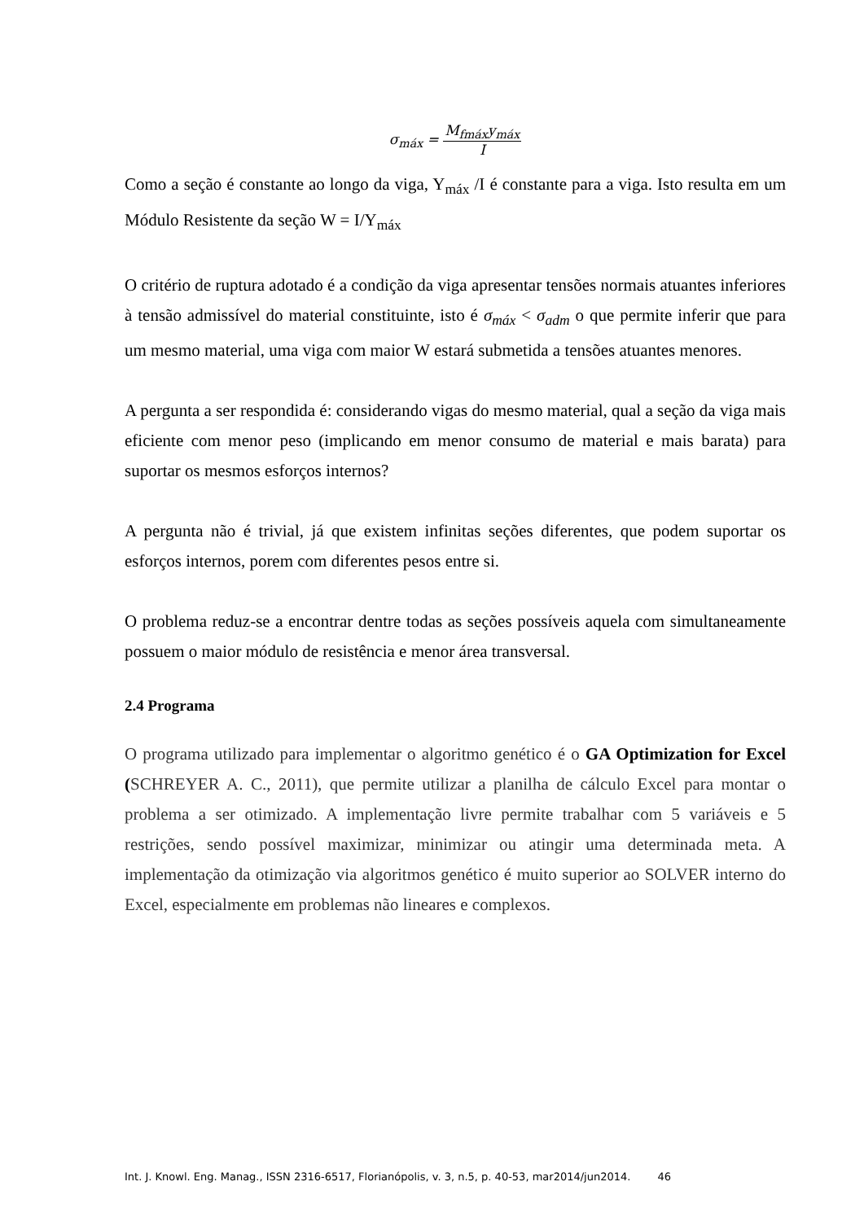σ<sub>máx</sub> = M<sub>fmáx</sub>y<sub>máx</sub> I
Como a seção é constante ao longo da viga, Y<sub>máx</sub> /I é constante para a viga. Isto resulta em um Módulo Resistente da seção W = I/Y<sub>máx</sub>
O critério de ruptura adotado é a condição da viga apresentar tensões normais atuantes inferiores à tensão admissível do material constituinte, isto é σ<sub>máx</sub> < σ<sub>adm</sub> o que permite inferir que para um mesmo material, uma viga com maior W estará submetida a tensões atuantes menores.
A pergunta a ser respondida é: considerando vigas do mesmo material, qual a seção da viga mais eficiente com menor peso (implicando em menor consumo de material e mais barata) para suportar os mesmos esforços internos?
A pergunta não é trivial, já que existem infinitas seções diferentes, que podem suportar os esforços internos, porem com diferentes pesos entre si.
O problema reduz-se a encontrar dentre todas as seções possíveis aquela com simultaneamente possuem o maior módulo de resistência e menor área transversal.
2.4 Programa
O programa utilizado para implementar o algoritmo genético é o GA Optimization for Excel (SCHREYER A. C., 2011), que permite utilizar a planilha de cálculo Excel para montar o problema a ser otimizado. A implementação livre permite trabalhar com 5 variáveis e 5 restrições, sendo possível maximizar, minimizar ou atingir uma determinada meta. A implementação da otimização via algoritmos genético é muito superior ao SOLVER interno do Excel, especialmente em problemas não lineares e complexos.
Int. J. Knowl. Eng. Manag., ISSN 2316-6517, Florianópolis, v. 3, n.5, p. 40-53, mar2014/jun2014. 46